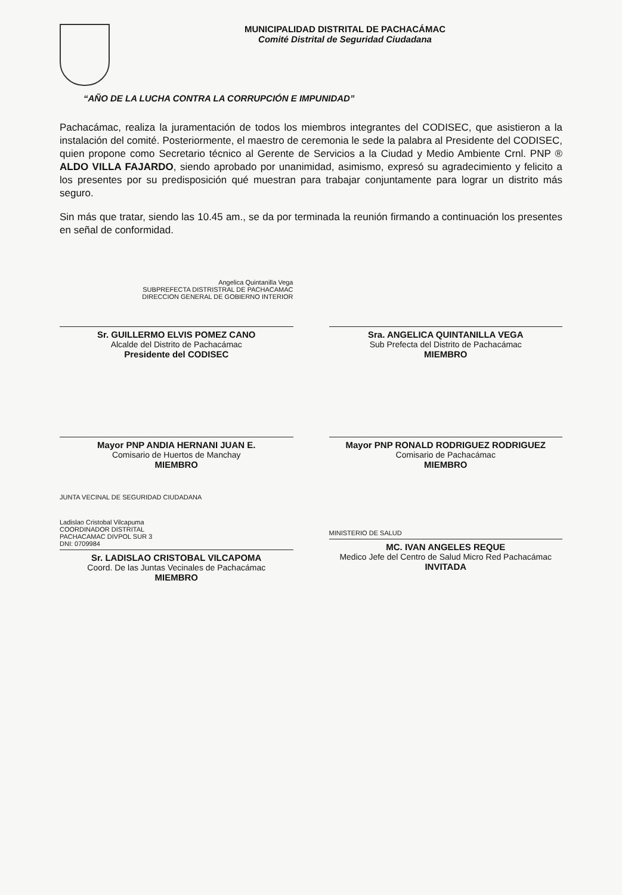MUNICIPALIDAD DISTRITAL DE PACHACÁMAC
Comité Distrital de Seguridad Ciudadana
“AÑO DE LA LUCHA CONTRA LA CORRUPCIÓN E IMPUNIDAD”
Pachacámac, realiza la juramentación de todos los miembros integrantes del CODISEC, que asistieron a la instalación del comité. Posteriormente, el maestro de ceremonia le sede la palabra al Presidente del CODISEC, quien propone como Secretario técnico al Gerente de Servicios a la Ciudad y Medio Ambiente Crnl. PNP ® ALDO VILLA FAJARDO, siendo aprobado por unanimidad, asimismo, expresó su agradecimiento y felicito a los presentes por su predisposición qué muestran para trabajar conjuntamente para lograr un distrito más seguro.
Sin más que tratar, siendo las 10.45 am., se da por terminada la reunión firmando a continuación los presentes en señal de conformidad.
Angelica Quintanilla Vega
SUBPREFECTA DISTRISTRAL DE PACHACAMAC
DIRECCION GENERAL DE GOBIERNO INTERIOR
Sr. GUILLERMO ELVIS POMEZ CANO
Alcalde del Distrito de Pachacámac
Presidente del CODISEC
Sra. ANGELICA QUINTANILLA VEGA
Sub Prefecta del Distrito de Pachacámac
MIEMBRO
Mayor PNP ANDIA HERNANI JUAN E.
Comisario de Huertos de Manchay
MIEMBRO
Mayor PNP RONALD RODRIGUEZ RODRIGUEZ
Comisario de Pachacámac
MIEMBRO
JUNTA VECINAL DE SEGURIDAD CIUDADANA
Ladislao Cristobal Vilcapuma
COORDINADOR DISTRITAL
PACHACAMAC DIVPOL SUR 3
DNI: 0709984
Sr. LADISLAO CRISTOBAL VILCAPOMA
Coord. De las Juntas Vecinales de Pachacámac
MIEMBRO
MINISTERIO DE SALUD
MC. IVAN ANGELES REQUE
Medico Jefe del Centro de Salud Micro Red Pachacámac
INVITADA